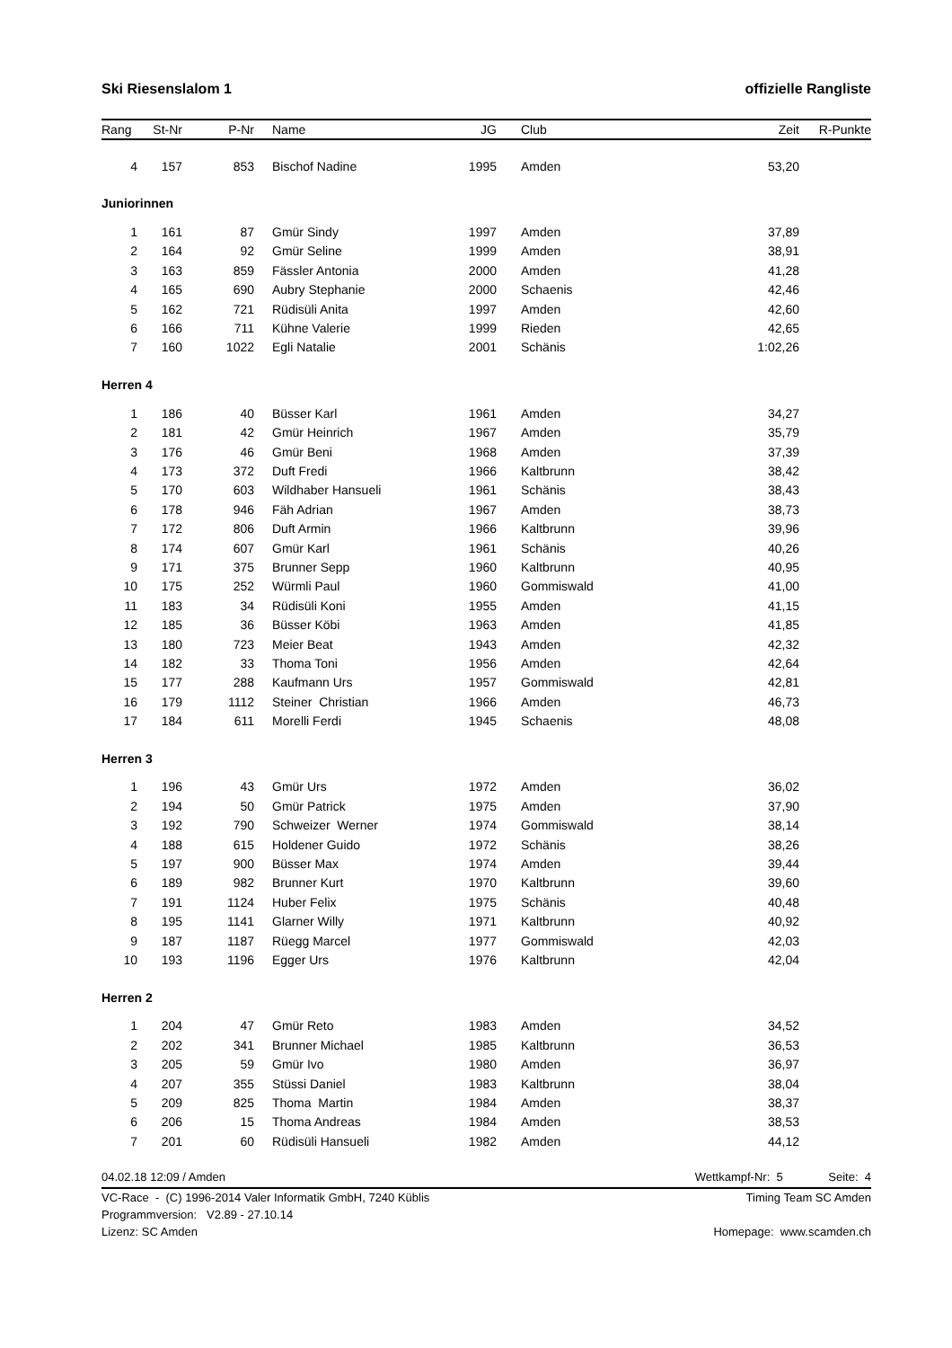Ski Riesenslalom 1 offizielle Rangliste
| Rang | St-Nr | P-Nr | | Name | JG | | Club | Zeit | R-Punkte |
| --- | --- | --- | --- | --- | --- | --- | --- | --- | --- |
| 4 | 157 | 853 | | Bischof Nadine | 1995 | | Amden | 53,20 | |
| Juniorinnen | | | | | | | | | |
| 1 | 161 | 87 | | Gmür Sindy | 1997 | | Amden | 37,89 | |
| 2 | 164 | 92 | | Gmür Seline | 1999 | | Amden | 38,91 | |
| 3 | 163 | 859 | | Fässler Antonia | 2000 | | Amden | 41,28 | |
| 4 | 165 | 690 | | Aubry Stephanie | 2000 | | Schaenis | 42,46 | |
| 5 | 162 | 721 | | Rüdisüli Anita | 1997 | | Amden | 42,60 | |
| 6 | 166 | 711 | | Kühne Valerie | 1999 | | Rieden | 42,65 | |
| 7 | 160 | 1022 | | Egli Natalie | 2001 | | Schänis | 1:02,26 | |
| Herren 4 | | | | | | | | | |
| 1 | 186 | 40 | | Büsser Karl | 1961 | | Amden | 34,27 | |
| 2 | 181 | 42 | | Gmür Heinrich | 1967 | | Amden | 35,79 | |
| 3 | 176 | 46 | | Gmür Beni | 1968 | | Amden | 37,39 | |
| 4 | 173 | 372 | | Duft Fredi | 1966 | | Kaltbrunn | 38,42 | |
| 5 | 170 | 603 | | Wildhaber Hansueli | 1961 | | Schänis | 38,43 | |
| 6 | 178 | 946 | | Fäh Adrian | 1967 | | Amden | 38,73 | |
| 7 | 172 | 806 | | Duft Armin | 1966 | | Kaltbrunn | 39,96 | |
| 8 | 174 | 607 | | Gmür Karl | 1961 | | Schänis | 40,26 | |
| 9 | 171 | 375 | | Brunner Sepp | 1960 | | Kaltbrunn | 40,95 | |
| 10 | 175 | 252 | | Würmli Paul | 1960 | | Gommiswald | 41,00 | |
| 11 | 183 | 34 | | Rüdisüli Koni | 1955 | | Amden | 41,15 | |
| 12 | 185 | 36 | | Büsser Köbi | 1963 | | Amden | 41,85 | |
| 13 | 180 | 723 | | Meier Beat | 1943 | | Amden | 42,32 | |
| 14 | 182 | 33 | | Thoma Toni | 1956 | | Amden | 42,64 | |
| 15 | 177 | 288 | | Kaufmann Urs | 1957 | | Gommiswald | 42,81 | |
| 16 | 179 | 1112 | | Steiner Christian | 1966 | | Amden | 46,73 | |
| 17 | 184 | 611 | | Morelli Ferdi | 1945 | | Schaenis | 48,08 | |
| Herren 3 | | | | | | | | | |
| 1 | 196 | 43 | | Gmür Urs | 1972 | | Amden | 36,02 | |
| 2 | 194 | 50 | | Gmür Patrick | 1975 | | Amden | 37,90 | |
| 3 | 192 | 790 | | Schweizer Werner | 1974 | | Gommiswald | 38,14 | |
| 4 | 188 | 615 | | Holdener Guido | 1972 | | Schänis | 38,26 | |
| 5 | 197 | 900 | | Büsser Max | 1974 | | Amden | 39,44 | |
| 6 | 189 | 982 | | Brunner Kurt | 1970 | | Kaltbrunn | 39,60 | |
| 7 | 191 | 1124 | | Huber Felix | 1975 | | Schänis | 40,48 | |
| 8 | 195 | 1141 | | Glarner Willy | 1971 | | Kaltbrunn | 40,92 | |
| 9 | 187 | 1187 | | Rüegg Marcel | 1977 | | Gommiswald | 42,03 | |
| 10 | 193 | 1196 | | Egger Urs | 1976 | | Kaltbrunn | 42,04 | |
| Herren 2 | | | | | | | | | |
| 1 | 204 | 47 | | Gmür Reto | 1983 | | Amden | 34,52 | |
| 2 | 202 | 341 | | Brunner Michael | 1985 | | Kaltbrunn | 36,53 | |
| 3 | 205 | 59 | | Gmür Ivo | 1980 | | Amden | 36,97 | |
| 4 | 207 | 355 | | Stüssi Daniel | 1983 | | Kaltbrunn | 38,04 | |
| 5 | 209 | 825 | | Thoma Martin | 1984 | | Amden | 38,37 | |
| 6 | 206 | 15 | | Thoma Andreas | 1984 | | Amden | 38,53 | |
| 7 | 201 | 60 | | Rüdisüli Hansueli | 1982 | | Amden | 44,12 | |
04.02.18 12:09 / Amden Wettkampf-Nr: 5 Seite: 4
VC-Race - (C) 1996-2014 Valer Informatik GmbH, 7240 Küblis Timing Team SC Amden
Programmversion: V2.89 - 27.10.14
Lizenz: SC Amden Homepage: www.scamden.ch